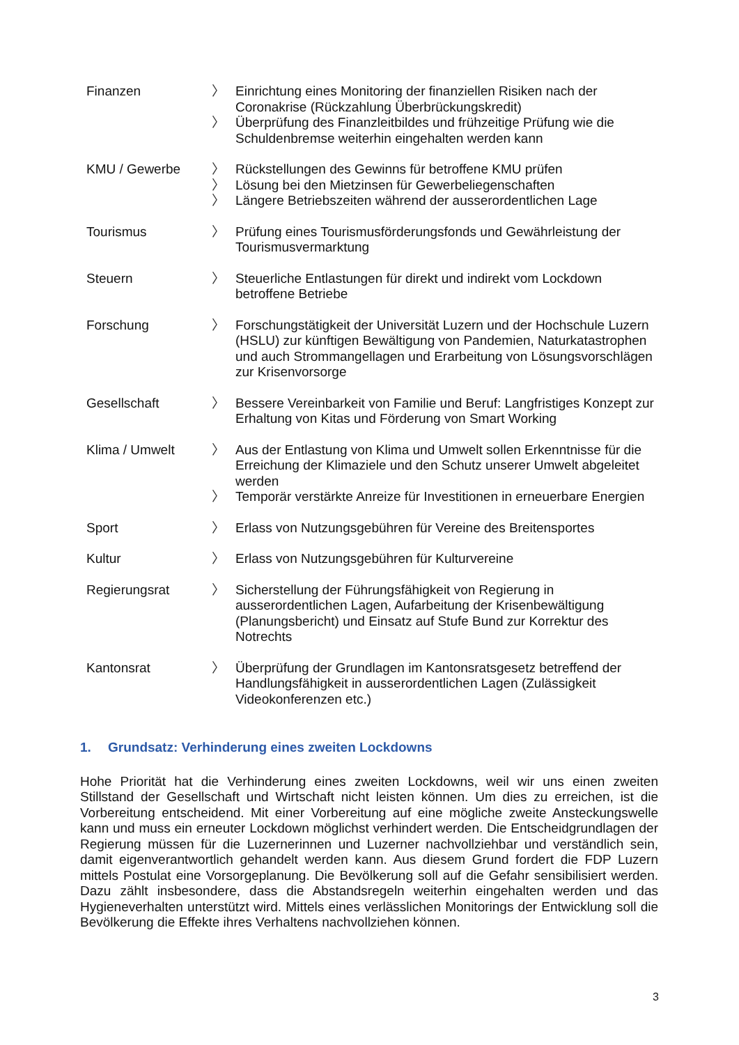Finanzen 〉 Einrichtung eines Monitoring der finanziellen Risiken nach der Coronakrise (Rückzahlung Überbrückungskredit)
〉 Überprüfung des Finanzleitbildes und frühzeitige Prüfung wie die Schuldenbremse weiterhin eingehalten werden kann
KMU / Gewerbe 〉 Rückstellungen des Gewinns für betroffene KMU prüfen
〉 Lösung bei den Mietzinsen für Gewerbeliegenschaften
〉 Längere Betriebszeiten während der ausserordentlichen Lage
Tourismus 〉 Prüfung eines Tourismusförderungsfonds und Gewährleistung der Tourismusvermarktung
Steuern 〉 Steuerliche Entlastungen für direkt und indirekt vom Lockdown betroffene Betriebe
Forschung 〉 Forschungstätigkeit der Universität Luzern und der Hochschule Luzern (HSLU) zur künftigen Bewältigung von Pandemien, Naturkatastrophen und auch Strommangellagen und Erarbeitung von Lösungsvorschlägen zur Krisenvorsorge
Gesellschaft 〉 Bessere Vereinbarkeit von Familie und Beruf: Langfristiges Konzept zur Erhaltung von Kitas und Förderung von Smart Working
Klima / Umwelt 〉 Aus der Entlastung von Klima und Umwelt sollen Erkenntnisse für die Erreichung der Klimaziele und den Schutz unserer Umwelt abgeleitet werden
〉 Temporär verstärkte Anreize für Investitionen in erneuerbare Energien
Sport 〉 Erlass von Nutzungsgebühren für Vereine des Breitensportes
Kultur 〉 Erlass von Nutzungsgebühren für Kulturvereine
Regierungsrat 〉 Sicherstellung der Führungsfähigkeit von Regierung in ausserordentlichen Lagen, Aufarbeitung der Krisenbewältigung (Planungsbericht) und Einsatz auf Stufe Bund zur Korrektur des Notrechts
Kantonsrat 〉 Überprüfung der Grundlagen im Kantonsratsgesetz betreffend der Handlungsfähigkeit in ausserordentlichen Lagen (Zulässigkeit Videokonferenzen etc.)
1. Grundsatz: Verhinderung eines zweiten Lockdowns
Hohe Priorität hat die Verhinderung eines zweiten Lockdowns, weil wir uns einen zweiten Stillstand der Gesellschaft und Wirtschaft nicht leisten können. Um dies zu erreichen, ist die Vorbereitung entscheidend. Mit einer Vorbereitung auf eine mögliche zweite Ansteckungswelle kann und muss ein erneuter Lockdown möglichst verhindert werden. Die Entscheidgrundlagen der Regierung müssen für die Luzernerinnen und Luzerner nachvollziehbar und verständlich sein, damit eigenverantwortlich gehandelt werden kann. Aus diesem Grund fordert die FDP Luzern mittels Postulat eine Vorsorgeplanung. Die Bevölkerung soll auf die Gefahr sensibilisiert werden. Dazu zählt insbesondere, dass die Abstandsregeln weiterhin eingehalten werden und das Hygieneverhalten unterstützt wird. Mittels eines verlässlichen Monitorings der Entwicklung soll die Bevölkerung die Effekte ihres Verhaltens nachvollziehen können.
3